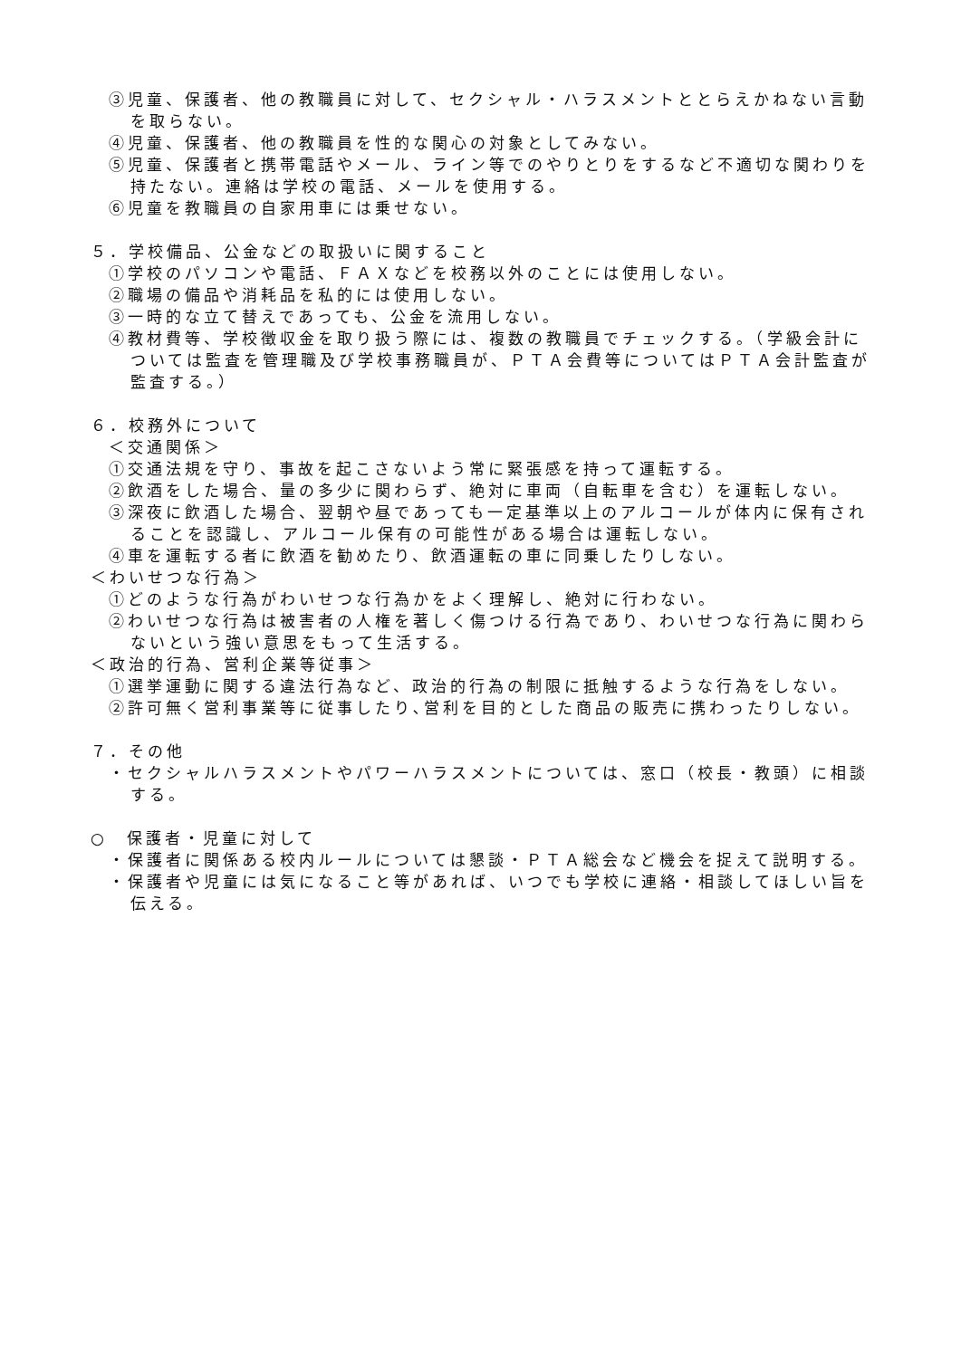③児童、保護者、他の教職員に対して、セクシャル・ハラスメントととらえかねない言動を取らない。
④児童、保護者、他の教職員を性的な関心の対象としてみない。
⑤児童、保護者と携帯電話やメール、ライン等でのやりとりをするなど不適切な関わりを持たない。連絡は学校の電話、メールを使用する。
⑥児童を教職員の自家用車には乗せない。
５．学校備品、公金などの取扱いに関すること
①学校のパソコンや電話、ＦＡＸなどを校務以外のことには使用しない。
②職場の備品や消耗品を私的には使用しない。
③一時的な立て替えであっても、公金を流用しない。
④教材費等、学校徴収金を取り扱う際には、複数の教職員でチェックする。（学級会計については監査を管理職及び学校事務職員が、ＰＴＡ会費等についてはＰＴＡ会計監査が監査する。）
６．校務外について
＜交通関係＞
①交通法規を守り、事故を起こさないよう常に緊張感を持って運転する。
②飲酒をした場合、量の多少に関わらず、絶対に車両（自転車を含む）を運転しない。
③深夜に飲酒した場合、翌朝や昼であっても一定基準以上のアルコールが体内に保有されることを認識し、アルコール保有の可能性がある場合は運転しない。
④車を運転する者に飲酒を勧めたり、飲酒運転の車に同乗したりしない。
＜わいせつな行為＞
①どのような行為がわいせつな行為かをよく理解し、絶対に行わない。
②わいせつな行為は被害者の人権を著しく傷つける行為であり、わいせつな行為に関わらないという強い意思をもって生活する。
＜政治的行為、営利企業等従事＞
①選挙運動に関する違法行為など、政治的行為の制限に抵触するような行為をしない。
②許可無く営利事業等に従事したり､営利を目的とした商品の販売に携わったりしない。
７．その他
・セクシャルハラスメントやパワーハラスメントについては、窓口（校長・教頭）に相談する。
○　保護者・児童に対して
・保護者に関係ある校内ルールについては懇談・ＰＴＡ総会など機会を捉えて説明する。
・保護者や児童には気になること等があれば、いつでも学校に連絡・相談してほしい旨を伝える。